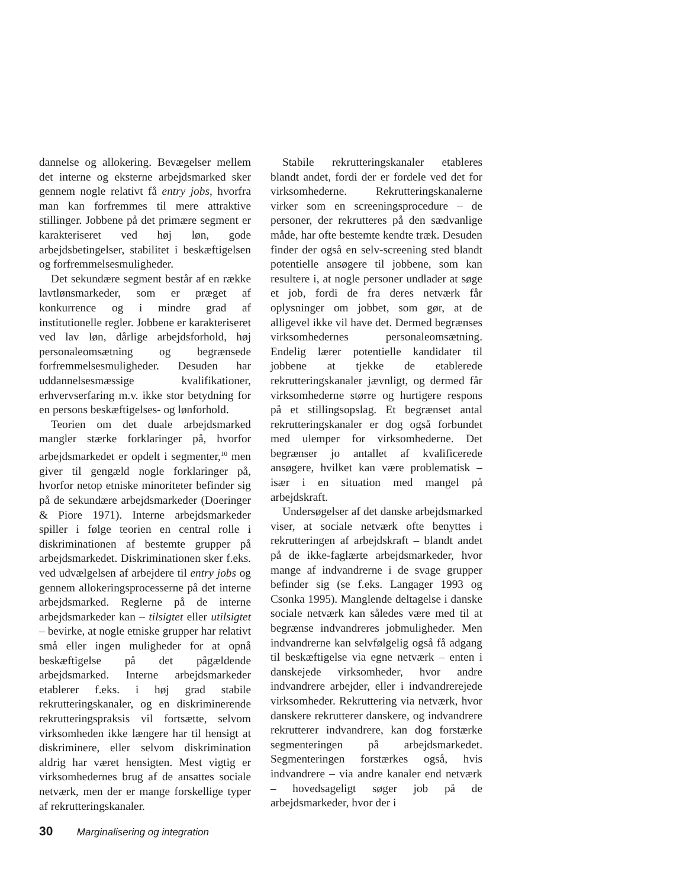dannelse og allokering. Bevægelser mellem det interne og eksterne arbejdsmarked sker gennem nogle relativt få entry jobs, hvorfra man kan forfremmes til mere attraktive stillinger. Jobbene på det primære segment er karakteriseret ved høj løn, gode arbejdsbetingelser, stabilitet i beskæftigelsen og forfremmelsesmuligheder.
Det sekundære segment består af en række lavtlønsmarkeder, som er præget af konkurrence og i mindre grad af institutionelle regler. Jobbene er karakteriseret ved lav løn, dårlige arbejdsforhold, høj personaleomsætning og begrænsede forfremmelsesmuligheder. Desuden har uddannelsesmæssige kvalifikationer, erhvervserfaring m.v. ikke stor betydning for en persons beskæftigelses- og lønforhold.
Teorien om det duale arbejdsmarked mangler stærke forklaringer på, hvorfor arbejdsmarkedet er opdelt i segmenter,<sup>10</sup> men giver til gengæld nogle forklaringer på, hvorfor netop etniske minoriteter befinder sig på de sekundære arbejdsmarkeder (Doeringer & Piore 1971). Interne arbejdsmarkeder spiller i følge teorien en central rolle i diskriminationen af bestemte grupper på arbejdsmarkedet. Diskriminationen sker f.eks. ved udvælgelsen af arbejdere til entry jobs og gennem allokeringsprocesserne på det interne arbejdsmarked. Reglerne på de interne arbejdsmarkeder kan – tilsigtet eller utilsigtet – bevirke, at nogle etniske grupper har relativt små eller ingen muligheder for at opnå beskæftigelse på det pågældende arbejdsmarked. Interne arbejdsmarkeder etablerer f.eks. i høj grad stabile rekrutteringskanaler, og en diskriminerende rekrutteringspraksis vil fortsætte, selvom virksomheden ikke længere har til hensigt at diskriminere, eller selvom diskrimination aldrig har været hensigten. Mest vigtig er virksomhedernes brug af de ansattes sociale netværk, men der er mange forskellige typer af rekrutteringskanaler.
Stabile rekrutteringskanaler etableres blandt andet, fordi der er fordele ved det for virksomhederne. Rekrutteringskanalerne virker som en screeningsprocedure – de personer, der rekrutteres på den sædvanlige måde, har ofte bestemte kendte træk. Desuden finder der også en selv-screening sted blandt potentielle ansøgere til jobbene, som kan resultere i, at nogle personer undlader at søge et job, fordi de fra deres netværk får oplysninger om jobbet, som gør, at de alligevel ikke vil have det. Dermed begrænses virksomhedernes personaleomsætning. Endelig lærer potentielle kandidater til jobbene at tjekke de etablerede rekrutteringskanaler jævnligt, og dermed får virksomhederne større og hurtigere respons på et stillingsopslag. Et begrænset antal rekrutteringskanaler er dog også forbundet med ulemper for virksomhederne. Det begrænser jo antallet af kvalificerede ansøgere, hvilket kan være problematisk – især i en situation med mangel på arbejdskraft.
Undersøgelser af det danske arbejdsmarked viser, at sociale netværk ofte benyttes i rekrutteringen af arbejdskraft – blandt andet på de ikke-faglærte arbejdsmarkeder, hvor mange af indvandrerne i de svage grupper befinder sig (se f.eks. Langager 1993 og Csonka 1995). Manglende deltagelse i danske sociale netværk kan således være med til at begrænse indvandreres jobmuligheder. Men indvandrerne kan selvfølgelig også få adgang til beskæftigelse via egne netværk – enten i danskejede virksomheder, hvor andre indvandrere arbejder, eller i indvandrerejede virksomheder. Rekruttering via netværk, hvor danskere rekrutterer danskere, og indvandrere rekrutterer indvandrere, kan dog forstærke segmenteringen på arbejdsmarkedet. Segmenteringen forstærkes også, hvis indvandrere – via andre kanaler end netværk – hovedsageligt søger job på de arbejdsmarkeder, hvor der i
30 Marginalisering og integration